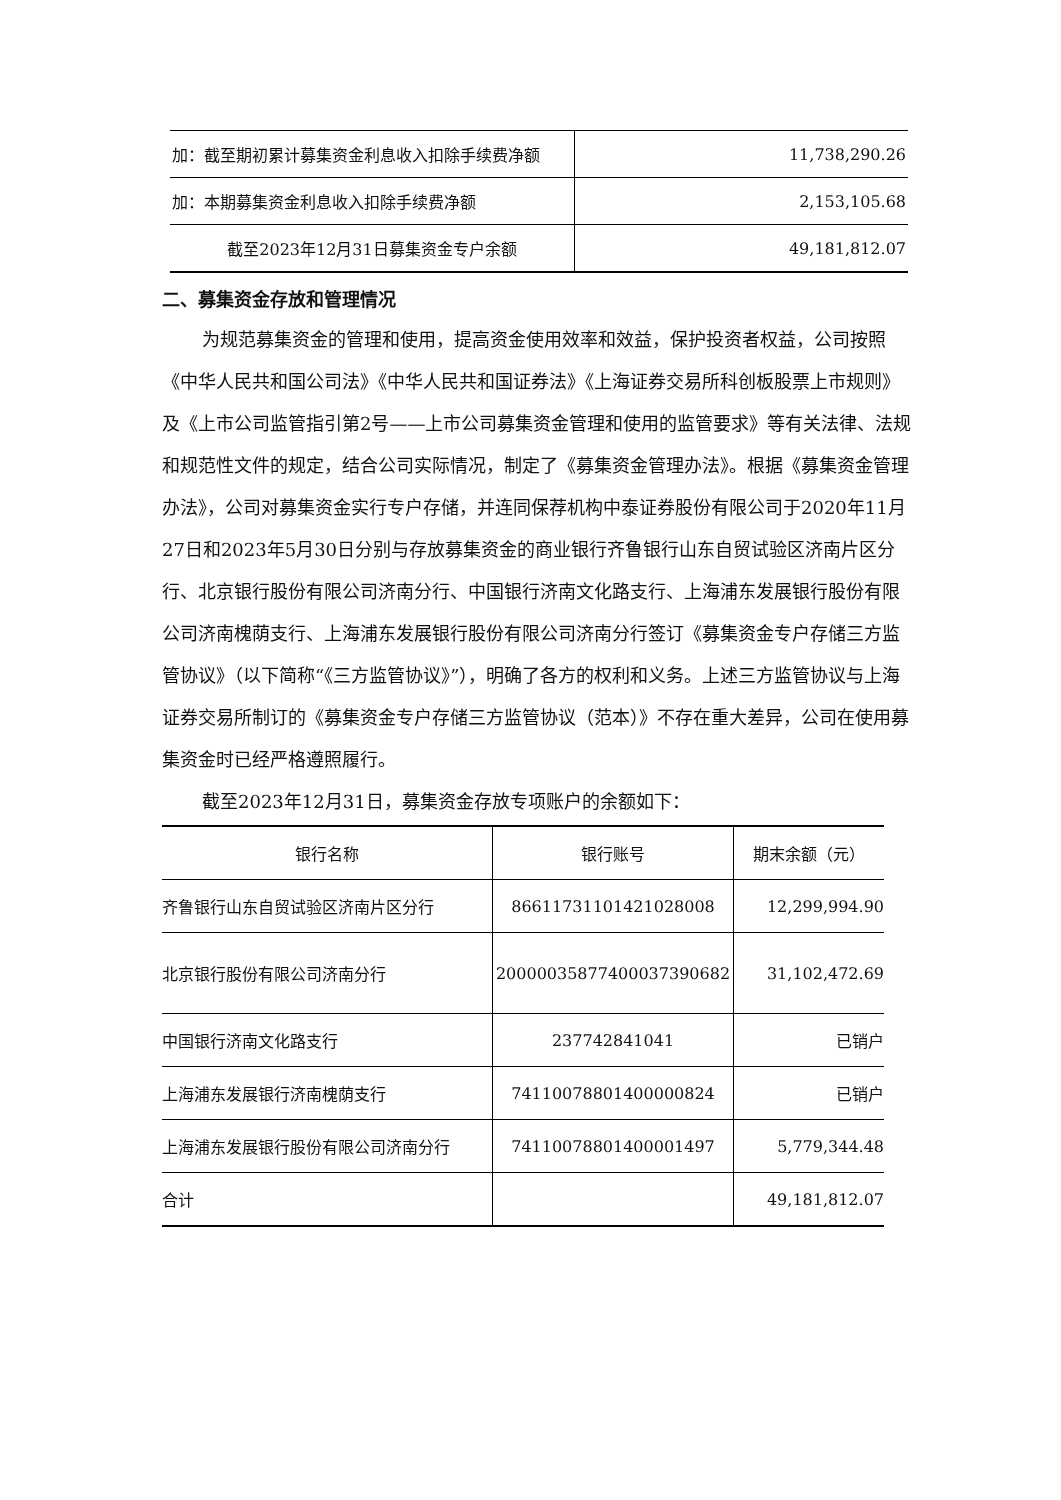| 加：截至期初累计募集资金利息收入扣除手续费净额 | 11,738,290.26 |
| 加：本期募集资金利息收入扣除手续费净额 | 2,153,105.68 |
| 截至2023年12月31日募集资金专户余额 | 49,181,812.07 |
二、募集资金存放和管理情况
为规范募集资金的管理和使用，提高资金使用效率和效益，保护投资者权益，公司按照《中华人民共和国公司法》《中华人民共和国证券法》《上海证券交易所科创板股票上市规则》及《上市公司监管指引第2号——上市公司募集资金管理和使用的监管要求》等有关法律、法规和规范性文件的规定，结合公司实际情况，制定了《募集资金管理办法》。根据《募集资金管理办法》，公司对募集资金实行专户存储，并连同保荐机构中泰证券股份有限公司于2020年11月27日和2023年5月30日分别与存放募集资金的商业银行齐鲁银行山东自贸试验区济南片区分行、北京银行股份有限公司济南分行、中国银行济南文化路支行、上海浦东发展银行股份有限公司济南槐荫支行、上海浦东发展银行股份有限公司济南分行签订《募集资金专户存储三方监管协议》（以下简称“《三方监管协议》”），明确了各方的权利和义务。上述三方监管协议与上海证券交易所制订的《募集资金专户存储三方监管协议（范本）》不存在重大差异，公司在使用募集资金时已经严格遵照履行。
截至2023年12月31日，募集资金存放专项账户的余额如下：
| 银行名称 | 银行账号 | 期末余额（元） |
| --- | --- | --- |
| 齐鲁银行山东自贸试验区济南片区分行 | 86611731101421028008 | 12,299,994.90 |
| 北京银行股份有限公司济南分行 | 20000035877400037390682 | 31,102,472.69 |
| 中国银行济南文化路支行 | 237742841041 | 已销户 |
| 上海浦东发展银行济南槐荫支行 | 74110078801400000824 | 已销户 |
| 上海浦东发展银行股份有限公司济南分行 | 74110078801400001497 | 5,779,344.48 |
| 合计 | | 49,181,812.07 |